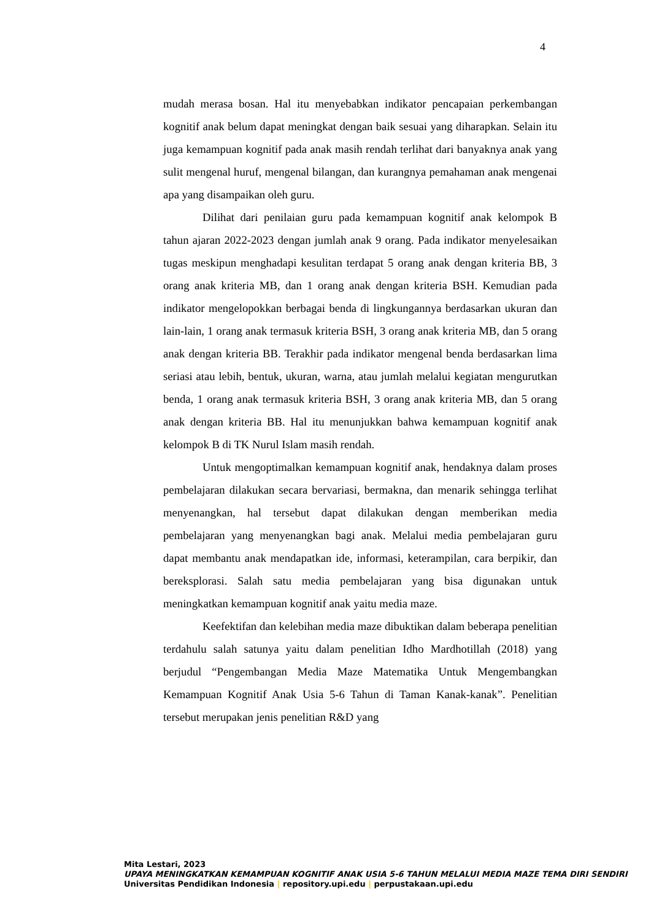4
mudah merasa bosan. Hal itu menyebabkan indikator pencapaian perkembangan kognitif anak belum dapat meningkat dengan baik sesuai yang diharapkan. Selain itu juga kemampuan kognitif pada anak masih rendah terlihat dari banyaknya anak yang sulit mengenal huruf, mengenal bilangan, dan kurangnya pemahaman anak mengenai apa yang disampaikan oleh guru.
Dilihat dari penilaian guru pada kemampuan kognitif anak kelompok B tahun ajaran 2022-2023 dengan jumlah anak 9 orang. Pada indikator menyelesaikan tugas meskipun menghadapi kesulitan terdapat 5 orang anak dengan kriteria BB, 3 orang anak kriteria MB, dan 1 orang anak dengan kriteria BSH. Kemudian pada indikator mengelopokkan berbagai benda di lingkungannya berdasarkan ukuran dan lain-lain, 1 orang anak termasuk kriteria BSH, 3 orang anak kriteria MB, dan 5 orang anak dengan kriteria BB. Terakhir pada indikator mengenal benda berdasarkan lima seriasi atau lebih, bentuk, ukuran, warna, atau jumlah melalui kegiatan mengurutkan benda, 1 orang anak termasuk kriteria BSH, 3 orang anak kriteria MB, dan 5 orang anak dengan kriteria BB. Hal itu menunjukkan bahwa kemampuan kognitif anak kelompok B di TK Nurul Islam masih rendah.
Untuk mengoptimalkan kemampuan kognitif anak, hendaknya dalam proses pembelajaran dilakukan secara bervariasi, bermakna, dan menarik sehingga terlihat menyenangkan, hal tersebut dapat dilakukan dengan memberikan media pembelajaran yang menyenangkan bagi anak. Melalui media pembelajaran guru dapat membantu anak mendapatkan ide, informasi, keterampilan, cara berpikir, dan bereksplorasi. Salah satu media pembelajaran yang bisa digunakan untuk meningkatkan kemampuan kognitif anak yaitu media maze.
Keefektifan dan kelebihan media maze dibuktikan dalam beberapa penelitian terdahulu salah satunya yaitu dalam penelitian Idho Mardhotillah (2018) yang berjudul “Pengembangan Media Maze Matematika Untuk Mengembangkan Kemampuan Kognitif Anak Usia 5-6 Tahun di Taman Kanak-kanak”. Penelitian tersebut merupakan jenis penelitian R&D yang
Mita Lestari, 2023
UPAYA MENINGKATKAN KEMAMPUAN KOGNITIF ANAK USIA 5-6 TAHUN MELALUI MEDIA MAZE TEMA DIRI SENDIRI
Universitas Pendidikan Indonesia | repository.upi.edu | perpustakaan.upi.edu